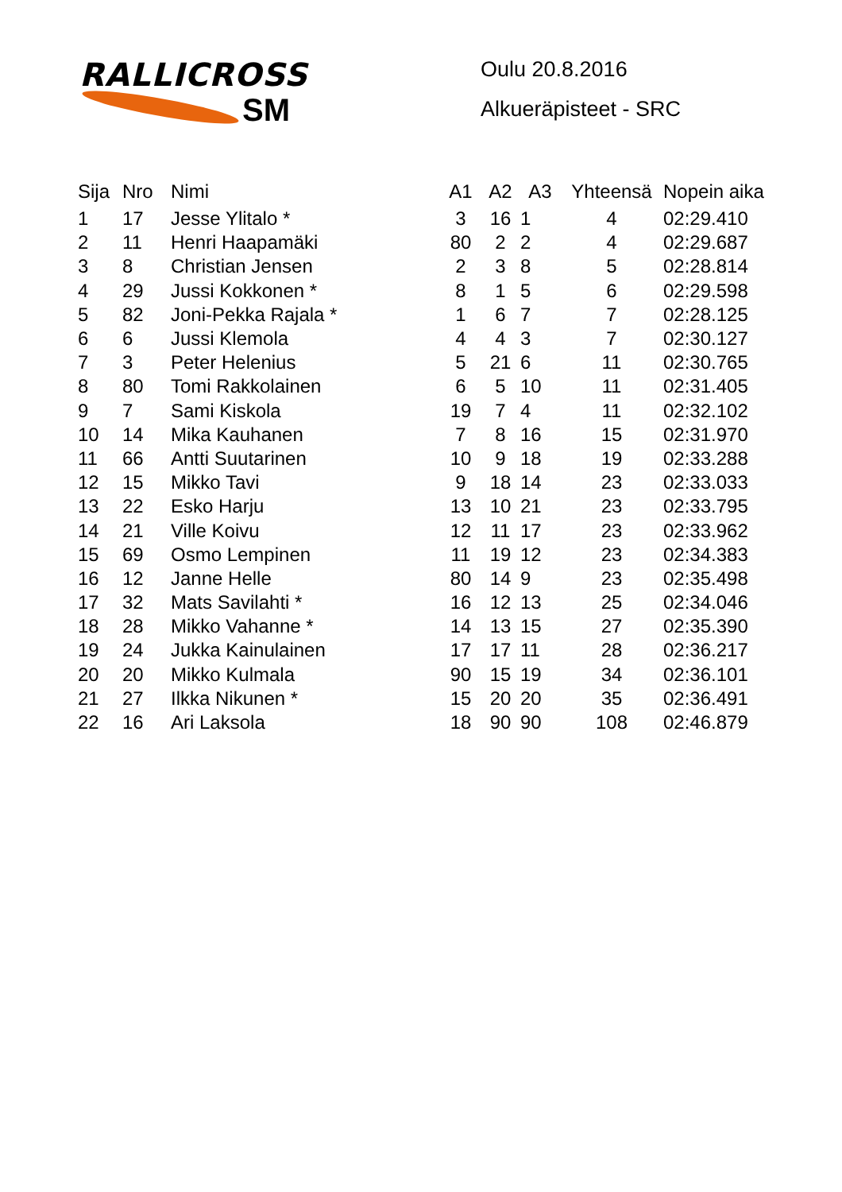RALLICROSS
SM
Oulu 20.8.2016
Alkueräpisteet - SRC
| Sija | Nro | Nimi | A1 | A2 | A3 | Yhteensä | Nopein aika |
| --- | --- | --- | --- | --- | --- | --- | --- |
| 1 | 17 | Jesse Ylitalo * | 3 | 16 | 1 | 4 | 02:29.410 |
| 2 | 11 | Henri Haapamäki | 80 | 2 | 2 | 4 | 02:29.687 |
| 3 | 8 | Christian Jensen | 2 | 3 | 8 | 5 | 02:28.814 |
| 4 | 29 | Jussi Kokkonen * | 8 | 1 | 5 | 6 | 02:29.598 |
| 5 | 82 | Joni-Pekka Rajala * | 1 | 6 | 7 | 7 | 02:28.125 |
| 6 | 6 | Jussi Klemola | 4 | 4 | 3 | 7 | 02:30.127 |
| 7 | 3 | Peter Helenius | 5 | 21 | 6 | 11 | 02:30.765 |
| 8 | 80 | Tomi Rakkolainen | 6 | 5 | 10 | 11 | 02:31.405 |
| 9 | 7 | Sami Kiskola | 19 | 7 | 4 | 11 | 02:32.102 |
| 10 | 14 | Mika Kauhanen | 7 | 8 | 16 | 15 | 02:31.970 |
| 11 | 66 | Antti Suutarinen | 10 | 9 | 18 | 19 | 02:33.288 |
| 12 | 15 | Mikko Tavi | 9 | 18 | 14 | 23 | 02:33.033 |
| 13 | 22 | Esko Harju | 13 | 10 | 21 | 23 | 02:33.795 |
| 14 | 21 | Ville Koivu | 12 | 11 | 17 | 23 | 02:33.962 |
| 15 | 69 | Osmo Lempinen | 11 | 19 | 12 | 23 | 02:34.383 |
| 16 | 12 | Janne Helle | 80 | 14 | 9 | 23 | 02:35.498 |
| 17 | 32 | Mats Savilahti * | 16 | 12 | 13 | 25 | 02:34.046 |
| 18 | 28 | Mikko Vahanne * | 14 | 13 | 15 | 27 | 02:35.390 |
| 19 | 24 | Jukka Kainulainen | 17 | 17 | 11 | 28 | 02:36.217 |
| 20 | 20 | Mikko Kulmala | 90 | 15 | 19 | 34 | 02:36.101 |
| 21 | 27 | Ilkka Nikunen * | 15 | 20 | 20 | 35 | 02:36.491 |
| 22 | 16 | Ari Laksola | 18 | 90 | 90 | 108 | 02:46.879 |